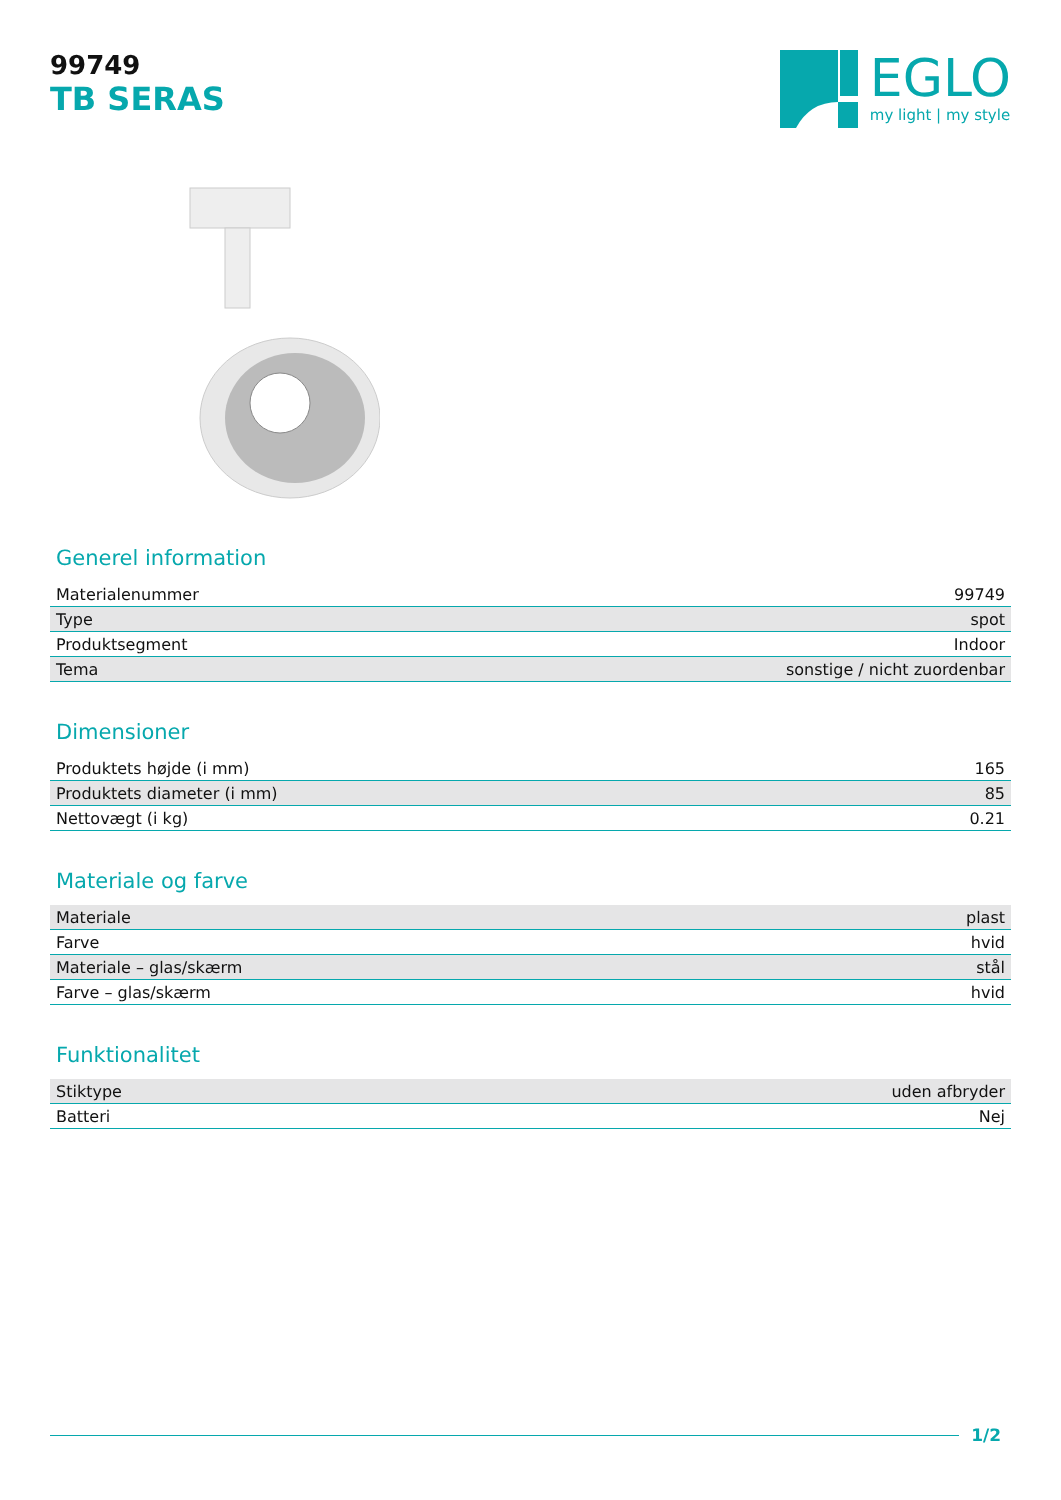99749
TB SERAS
EGLO
my light | my style
Generel information
| Materialenummer | 99749 |
| Type | spot |
| Produktsegment | Indoor |
| Tema | sonstige / nicht zuordenbar |
Dimensioner
| Produktets højde (i mm) | 165 |
| Produktets diameter (i mm) | 85 |
| Nettovægt (i kg) | 0.21 |
Materiale og farve
| Materiale | plast |
| Farve | hvid |
| Materiale – glas/skærm | stål |
| Farve – glas/skærm | hvid |
Funktionalitet
| Stiktype | uden afbryder |
| Batteri | Nej |
1/2